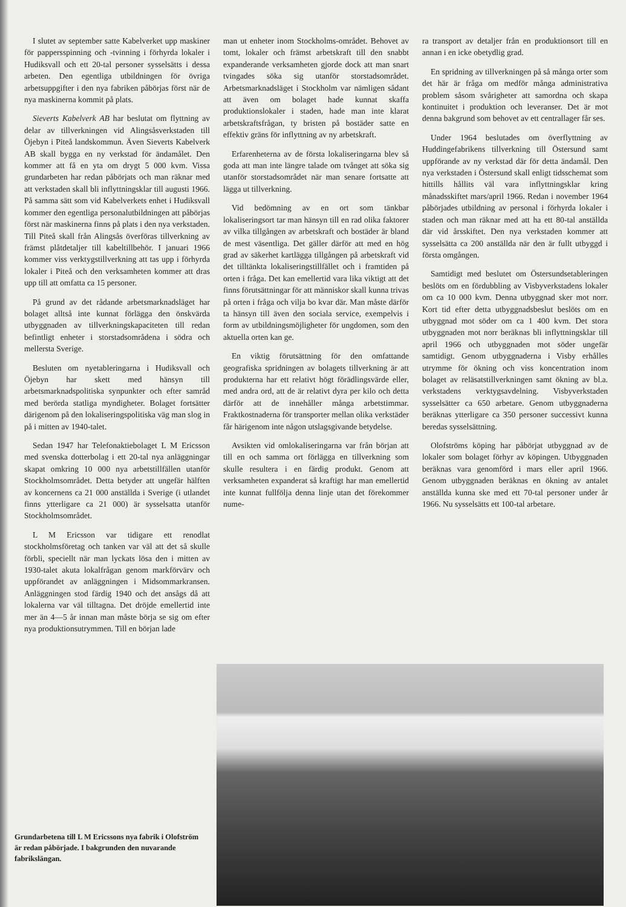I slutet av september satte Kabelverket upp maskiner för pappersspinning och -tvinning i förhyrda lokaler i Hudiksvall och ett 20-tal personer sysselsätts i dessa arbeten. Den egentliga utbildningen för övriga arbetsuppgifter i den nya fabriken påbörjas först när de nya maskinerna kommit på plats.
Sieverts Kabelverk AB har beslutat om flyttning av delar av tillverkningen vid Alingsåsverkstaden till Öjebyn i Piteå landskommun. Även Sieverts Kabelverk AB skall bygga en ny verkstad för ändamålet. Den kommer att få en yta om drygt 5 000 kvm. Vissa grundarbeten har redan påbörjats och man räknar med att verkstaden skall bli inflyttningsklar till augusti 1966. På samma sätt som vid Kabelverkets enhet i Hudiksvall kommer den egentliga personalutbildningen att påbörjas först när maskinerna finns på plats i den nya verkstaden. Till Piteå skall från Alingsås överföras tillverkning av främst plåtdetaljer till kabeltillbehör. I januari 1966 kommer viss verktygstillverkning att tas upp i förhyrda lokaler i Piteå och den verksamheten kommer att dras upp till att omfatta ca 15 personer.
På grund av det rådande arbetsmarknadsläget har bolaget alltså inte kunnat förlägga den önskvärda utbyggnaden av tillverkningskapaciteten till redan befintligt enheter i storstadsområdena i södra och mellersta Sverige.
Besluten om nyetableringarna i Hudiksvall och Öjebyn har skett med hänsyn till arbetsmarknadspolitiska synpunkter och efter samråd med berörda statliga myndigheter. Bolaget fortsätter därigenom på den lokaliseringspolitiska väg man slog in på i mitten av 1940-talet.
Sedan 1947 har Telefonaktiebolaget L M Ericsson med svenska dotterbolag i ett 20-tal nya anläggningar skapat omkring 10 000 nya arbetstillfällen utanför Stockholmsområdet. Detta betyder att ungefär hälften av koncernens ca 21 000 anställda i Sverige (i utlandet finns ytterligare ca 21 000) är sysselsatta utanför Stockholmsområdet.
L M Ericsson var tidigare ett renodlat stockholmsföretag och tanken var väl att det så skulle förbli, speciellt när man lyckats lösa den i mitten av 1930-talet akuta lokalfrågan genom markförvärv och uppförandet av anläggningen i Midsommarkransen. Anläggningen stod färdig 1940 och det ansågs då att lokalerna var väl tilltagna. Det dröjde emellertid inte mer än 4—5 år innan man måste börja se sig om efter nya produktionsutrymmen. Till en början lade
man ut enheter inom Stockholms-området. Behovet av tomt, lokaler och främst arbetskraft till den snabbt expanderande verksamheten gjorde dock att man snart tvingades söka sig utanför storstadsområdet. Arbetsmarknadsläget i Stockholm var nämligen sådant att även om bolaget hade kunnat skaffa produktionslokaler i staden, hade man inte klarat arbetskraftsfrågan, ty bristen på bostäder satte en effektiv gräns för inflyttning av ny arbetskraft.
Erfarenheterna av de första lokaliseringarna blev så goda att man inte längre talade om tvånget att söka sig utanför storstadsområdet när man senare fortsatte att lägga ut tillverkning.
Vid bedömning av en ort som tänkbar lokaliseringsort tar man hänsyn till en rad olika faktorer av vilka tillgången av arbetskraft och bostäder är bland de mest väsentliga. Det gäller därför att med en hög grad av säkerhet kartlägga tillgången på arbetskraft vid det tilltänkta lokaliseringstillfället och i framtiden på orten i fråga. Det kan emellertid vara lika viktigt att det finns förutsättningar för att människor skall kunna trivas på orten i fråga och vilja bo kvar där. Man måste därför ta hänsyn till även den sociala service, exempelvis i form av utbildningsmöjligheter för ungdomen, som den aktuella orten kan ge.
En viktig förutsättning för den omfattande geografiska spridningen av bolagets tillverkning är att produkterna har ett relativt högt förädlingsvärde eller, med andra ord, att de är relativt dyra per kilo och detta därför att de innehåller många arbetstimmar. Fraktkostnaderna för transporter mellan olika verkstäder får härigenom inte någon utslagsgivande betydelse.
Avsikten vid omlokaliseringarna var från början att till en och samma ort förlägga en tillverkning som skulle resultera i en färdig produkt. Genom att verksamheten expanderat så kraftigt har man emellertid inte kunnat fullfölja denna linje utan det förekommer nume-
ra transport av detaljer från en produktionsort till en annan i en icke obetydlig grad.
En spridning av tillverkningen på så många orter som det här är fråga om medför många administrativa problem såsom svårigheter att samordna och skapa kontinuitet i produktion och leveranser. Det är mot denna bakgrund som behovet av ett centrallager får ses.
Under 1964 beslutades om överflyttning av Huddingefabrikens tillverkning till Östersund samt uppförande av ny verkstad där för detta ändamål. Den nya verkstaden i Östersund skall enligt tidsschemat som hittills hållits väl vara inflyttningsklar kring månadsskiftet mars/april 1966. Redan i november 1964 påbörjades utbildning av personal i förhyrda lokaler i staden och man räknar med att ha ett 80-tal anställda där vid årsskiftet. Den nya verkstaden kommer att sysselsätta ca 200 anställda när den är fullt utbyggd i första omgången.
Samtidigt med beslutet om Östersundsetableringen beslöts om en fördubbling av Visbyverkstadens lokaler om ca 10 000 kvm. Denna utbyggnad sker mot norr. Kort tid efter detta utbyggnadsbeslut beslöts om en utbyggnad mot söder om ca 1 400 kvm. Det stora utbyggnaden mot norr beräknas bli inflyttningsklar till april 1966 och utbyggnaden mot söder ungefär samtidigt. Genom utbyggnaderna i Visby erhålles utrymme för ökning och viss koncentration inom bolaget av reläsatstillverkningen samt ökning av bl.a. verkstadens verktygsavdelning. Visbyverkstaden sysselsätter ca 650 arbetare. Genom utbyggnaderna beräknas ytterligare ca 350 personer successivt kunna beredas sysselsättning.
Olofströms köping har påbörjat utbyggnad av de lokaler som bolaget förhyr av köpingen. Utbyggnaden beräknas vara genomförd i mars eller april 1966. Genom utbyggnaden beräknas en ökning av antalet anställda kunna ske med ett 70-tal personer under år 1966. Nu sysselsätts ett 100-tal arbetare.
Grundarbetena till L M Ericssons nya fabrik i Olofström är redan påbörjade. I bakgrunden den nuvarande fabrikslängan.